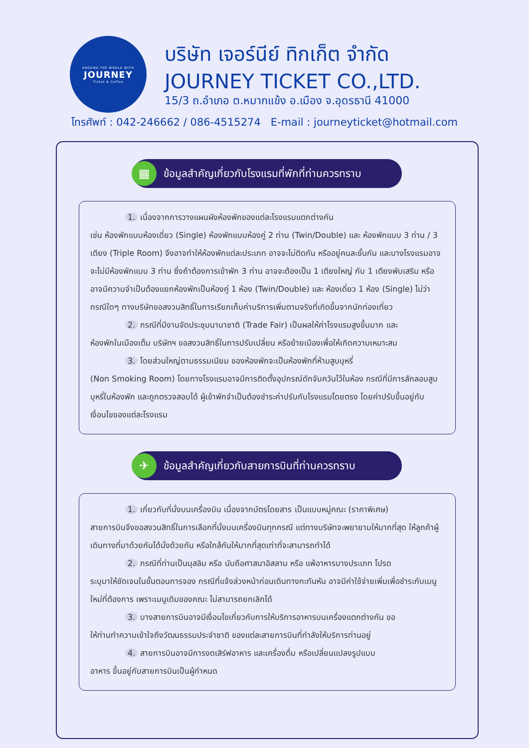AROUND THE WORLD WITH
JOURNEY
Ticket & Coffee
บริษัท เจอร์นีย์ ทิกเก็ต จำกัด
JOURNEY TICKET CO.,LTD.
15/3 ถ.อำเภอ ต.หมากแข้ง อ.เมือง จ.อุดรธานี 41000
โทรศัพท์ : 042-246662 / 086-4515274 E-mail : journeyticket@hotmail.com
▦ ข้อมูลสำคัญเกี่ยวกับโรงแรมที่พักที่ท่านควรทราบ
1. เนื่องจากการวางแผนผังห้องพักของแต่ละโรงแรมแตกต่างกัน
เช่น ห้องพักแบบห้องเดี่ยว (Single) ห้องพักแบบห้องคู่ 2 ท่าน (Twin/Double) และ ห้องพักแบบ 3 ท่าน / 3 เตียง (Triple Room) จึงอาจทำให้ห้องพักแต่ละประเภท อาจจะไม่ติดกัน หรืออยู่คนละชั้นกัน และบางโรงแรมอาจจะไม่มีห้องพักแบบ 3 ท่าน ซึ่งถ้าต้องการเข้าพัก 3 ท่าน อาจจะต้องเป็น 1 เตียงใหญ่ กับ 1 เตียงพับเสริม หรือ อาจมีความจำเป็นต้องแยกห้องพักเป็นห้องคู่ 1 ห้อง (Twin/Double) และ ห้องเดี่ยว 1 ห้อง (Single) ไม่ว่ากรณีใดๆ ทางบริษัทขอสงวนสิทธิ์ในการเรียกเก็บค่าบริการเพิ่มตามจริงที่เกิดขึ้นจากนักท่องเที่ยว
2. กรณีที่มีงานจัดประชุมนานาชาติ (Trade Fair) เป็นผลให้ค่าโรงแรมสูงขึ้นมาก และ
ห้องพักในเมืองเต็ม บริษัทฯ ขอสงวนสิทธิ์ในการปรับเปลี่ยน หรือย้ายเมืองเพื่อให้เกิดความเหมาะสม
3. โดยส่วนใหญ่ตามธรรมเนียม ของห้องพักจะเป็นห้องพักที่ห้ามสูบบุหรี่
(Non Smoking Room) โดยทางโรงแรมอาจมีการติดตั้งอุปกรณ์ดักจับควันไว้ในห้อง กรณีที่มีการลักลอบสูบบุหรี่ในห้องพัก และถูกตรวจสอบได้ ผู้เข้าพักจำเป็นต้องชำระค่าปรับกับโรงแรมโดยตรง โดยค่าปรับขึ้นอยู่กับเงื่อนไขของแต่ละโรงแรม
✈ ข้อมูลสำคัญเกี่ยวกับสายการบินที่ท่านควรทราบ
1. เกี่ยวกับที่นั่งบนเครื่องบิน เนื่องจากบัตรโดยสาร เป็นแบบหมู่คณะ (ราคาพิเศษ)
สายการบินจึงขอสงวนสิทธิ์ในการเลือกที่นั่งบนเครื่องบินทุกกรณี แต่ทางบริษัทจะพยายามให้มากที่สุด ให้ลูกค้าผู้เดินทางที่มาด้วยกันได้นั่งด้วยกัน หรือใกล้กันให้มากที่สุดเท่าที่จะสามารถทำได้
2. กรณีที่ท่านเป็นมุสลิม หรือ นับถือศาสนาอิสลาม หรือ แพ้อาหารบางประเภท โปรด
ระบุมาให้ชัดเจนในขั้นตอนการจอง กรณีที่แจ้งล่วงหน้าก่อนเดินทางกะทันหัน อาจมีค่าใช้จ่ายเพิ่มเพื่อชำระกับเมนูใหม่ที่ต้องการ เพราะเมนูเดิมของคณะ ไม่สามารถยกเลิกได้
3. บางสายการบินอาจมีเงื่อนไขเกี่ยวกับการให้บริการอาหารบนเครื่องแตกต่างกัน ขอ
ให้ท่านทำความเข้าใจถึงวัฒนธรรมประจำชาติ ของแต่ละสายการบินที่กำลังให้บริการท่านอยู่
4. สายการบินอาจมีการงดเสิร์ฟอาหาร และเครื่องดื่ม หรือเปลี่ยนแปลงรูปแบบ
อาหาร ขึ้นอยู่กับสายการบินเป็นผู้กำหนด